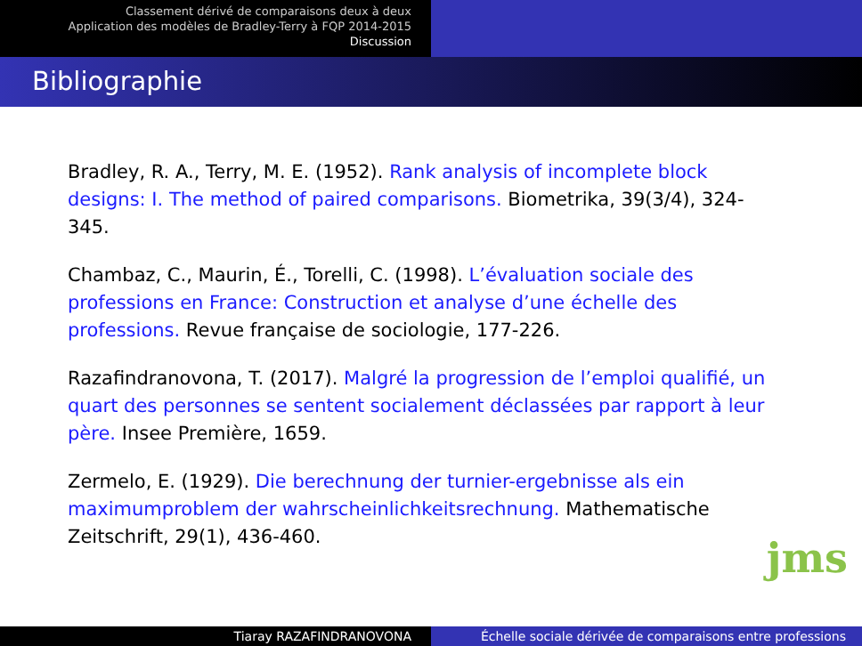Classement dérivé de comparaisons deux à deux
Application des modèles de Bradley-Terry à FQP 2014-2015
Discussion
Bibliographie
Bradley, R. A., Terry, M. E. (1952). Rank analysis of incomplete block designs: I. The method of paired comparisons. Biometrika, 39(3/4), 324-345.
Chambaz, C., Maurin, É., Torelli, C. (1998). L’évaluation sociale des professions en France: Construction et analyse d’une échelle des professions. Revue française de sociologie, 177-226.
Razafindranovona, T. (2017). Malgré la progression de l’emploi qualifié, un quart des personnes se sentent socialement déclassées par rapport à leur père. Insee Première, 1659.
Zermelo, E. (1929). Die berechnung der turnier-ergebnisse als ein maximumproblem der wahrscheinlichkeitsrechnung. Mathematische Zeitschrift, 29(1), 436-460.
jms
Tiaray RAZAFINDRANOVONA Échelle sociale dérivée de comparaisons entre professions